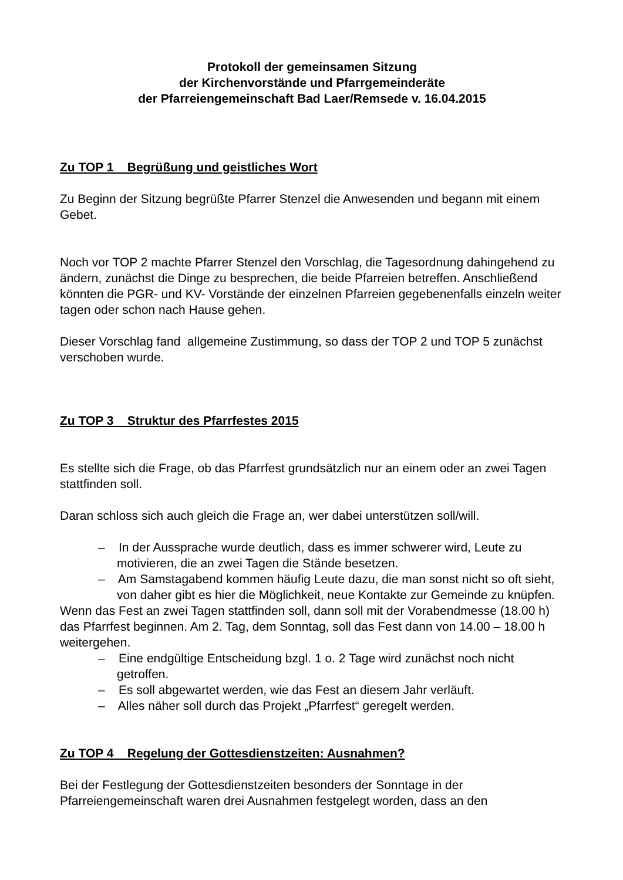Protokoll der gemeinsamen Sitzung
der Kirchenvorstände und Pfarrgemeinderäte
der Pfarreiengemeinschaft Bad Laer/Remsede v. 16.04.2015
Zu TOP 1 Begrüßung und geistliches Wort
Zu Beginn der Sitzung begrüßte Pfarrer Stenzel die Anwesenden und begann mit einem Gebet.
Noch vor TOP 2 machte Pfarrer Stenzel den Vorschlag, die Tagesordnung dahingehend zu ändern, zunächst die Dinge zu besprechen, die beide Pfarreien betreffen. Anschließend könnten die PGR- und KV- Vorstände der einzelnen Pfarreien gegebenenfalls einzeln weiter tagen oder schon nach Hause gehen.
Dieser Vorschlag fand allgemeine Zustimmung, so dass der TOP 2 und TOP 5 zunächst verschoben wurde.
Zu TOP 3 Struktur des Pfarrfestes 2015
Es stellte sich die Frage, ob das Pfarrfest grundsätzlich nur an einem oder an zwei Tagen stattfinden soll.
Daran schloss sich auch gleich die Frage an, wer dabei unterstützen soll/will.
– In der Aussprache wurde deutlich, dass es immer schwerer wird, Leute zu motivieren, die an zwei Tagen die Stände besetzen.
– Am Samstagabend kommen häufig Leute dazu, die man sonst nicht so oft sieht, von daher gibt es hier die Möglichkeit, neue Kontakte zur Gemeinde zu knüpfen.
Wenn das Fest an zwei Tagen stattfinden soll, dann soll mit der Vorabendmesse (18.00 h) das Pfarrfest beginnen. Am 2. Tag, dem Sonntag, soll das Fest dann von 14.00 – 18.00 h weitergehen.
– Eine endgültige Entscheidung bzgl. 1 o. 2 Tage wird zunächst noch nicht getroffen.
– Es soll abgewartet werden, wie das Fest an diesem Jahr verläuft.
– Alles näher soll durch das Projekt „Pfarrfest“ geregelt werden.
Zu TOP 4 Regelung der Gottesdienstzeiten: Ausnahmen?
Bei der Festlegung der Gottesdienstzeiten besonders der Sonntage in der Pfarreiengemeinschaft waren drei Ausnahmen festgelegt worden, dass an den